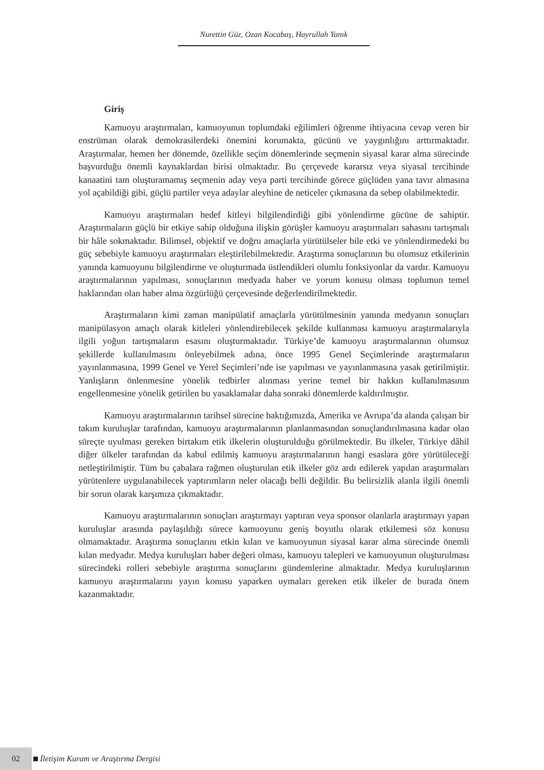Nurettin Güz, Ozan Kocabaş, Hayrullah Yanık
Giriş
Kamuoyu araştırmaları, kamuoyunun toplumdaki eğilimleri öğrenme ihtiyacına cevap veren bir enstrüman olarak demokrasilerdeki önemini korumakta, gücünü ve yaygınlığını arttırmaktadır. Araştırmalar, hemen her dönemde, özellikle seçim dönemlerinde seçmenin siyasal karar alma sürecinde başvurduğu önemli kaynaklardan birisi olmaktadır. Bu çerçevede kararsız veya siyasal tercihinde kanaatini tam oluşturamamış seçmenin aday veya parti tercihinde görece güçlüden yana tavır almasına yol açabildiği gibi, güçlü partiler veya adaylar aleyhine de neticeler çıkmasına da sebep olabilmektedir.
Kamuoyu araştırmaları hedef kitleyi bilgilendirdiği gibi yönlendirme gücüne de sahiptir. Araştırmaların güçlü bir etkiye sahip olduğuna ilişkin görüşler kamuoyu araştırmaları sahasını tartışmalı bir hâle sokmaktadır. Bilimsel, objektif ve doğru amaçlarla yürütülseler bile etki ve yönlendirmedeki bu güç sebebiyle kamuoyu araştırmaları eleştirilebilmektedir. Araştırma sonuçlarının bu olumsuz etkilerinin yanında kamuoyunu bilgilendirme ve oluşturmada üstlendikleri olumlu fonksiyonlar da vardır. Kamuoyu araştırmalarının yapılması, sonuçlarının medyada haber ve yorum konusu olması toplumun temel haklarından olan haber alma özgürlüğü çerçevesinde değerlendirilmektedir.
Araştırmaların kimi zaman manipülatif amaçlarla yürütülmesinin yanında medyanın sonuçları manipülasyon amaçlı olarak kitleleri yönlendirebilecek şekilde kullanması kamuoyu araştırmalarıyla ilgili yoğun tartışmaların esasını oluşturmaktadır. Türkiye’de kamuoyu araştırmalarının olumsuz şekillerde kullanılmasını önleyebilmek adına, önce 1995 Genel Seçimlerinde araştırmaların yayınlanmasına, 1999 Genel ve Yerel Seçimleri’nde ise yapılması ve yayınlanmasına yasak getirilmiştir. Yanlışların önlenmesine yönelik tedbirler alınması yerine temel bir hakkın kullanılmasının engellenmesine yönelik getirilen bu yasaklamalar daha sonraki dönemlerde kaldırılmıştır.
Kamuoyu araştırmalarının tarihsel sürecine baktığımızda, Amerika ve Avrupa’da alanda çalışan bir takım kuruluşlar tarafından, kamuoyu araştırmalarının planlanmasından sonuçlandırılmasına kadar olan süreçte uyulması gereken birtakım etik ilkelerin oluşturulduğu görülmektedir. Bu ilkeler, Türkiye dâhil diğer ülkeler tarafından da kabul edilmiş kamuoyu araştırmalarının hangi esaslara göre yürütüleceği netleştirilmiştir. Tüm bu çabalara rağmen oluşturulan etik ilkeler göz ardı edilerek yapılan araştırmaları yürütenlere uygulanabilecek yaptırımların neler olacağı belli değildir. Bu belirsizlik alanla ilgili önemli bir sorun olarak karşımıza çıkmaktadır.
Kamuoyu araştırmalarının sonuçları araştırmayı yaptıran veya sponsor olanlarla araştırmayı yapan kuruluşlar arasında paylaşıldığı sürece kamuoyunu geniş boyutlu olarak etkilemesi söz konusu olmamaktadır. Araştırma sonuçlarını etkin kılan ve kamuoyunun siyasal karar alma sürecinde önemli kılan medyadır. Medya kuruluşları haber değeri olması, kamuoyu talepleri ve kamuoyunun oluşturulması sürecindeki rolleri sebebiyle araştırma sonuçlarını gündemlerine almaktadır. Medya kuruluşlarının kamuoyu araştırmalarını yayın konusu yaparken uymaları gereken etik ilkeler de burada önem kazanmaktadır.
02 İletişim Kuram ve Araştırma Dergisi